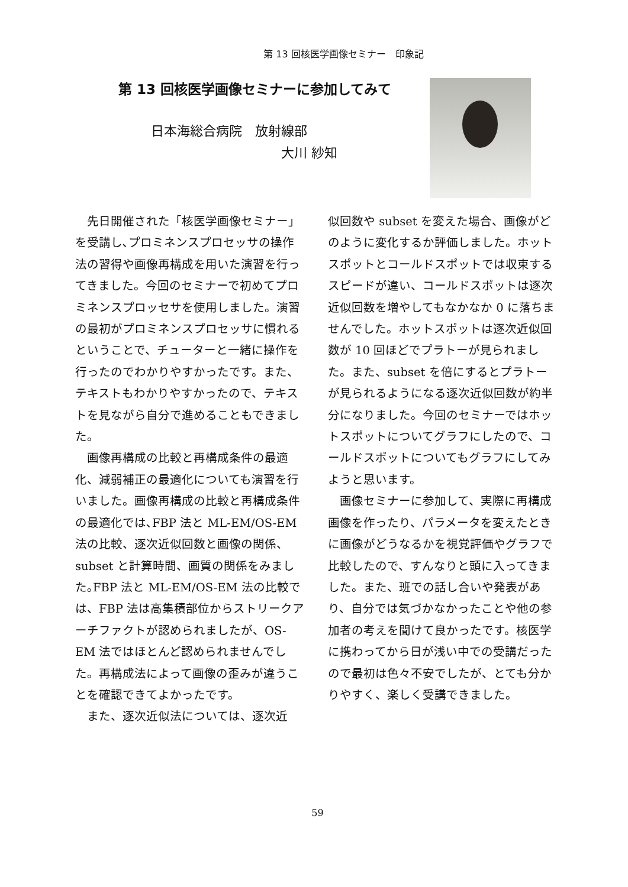第 13 回核医学画像セミナー　印象記
第 13 回核医学画像セミナーに参加してみて
日本海総合病院　放射線部
大川 紗知
先日開催された「核医学画像セミナー」を受講し､プロミネンスプロセッサの操作法の習得や画像再構成を用いた演習を行ってきました。今回のセミナーで初めてプロミネンスプロッセサを使用しました。演習の最初がプロミネンスプロセッサに慣れるということで、チューターと一緒に操作を行ったのでわかりやすかったです。また、テキストもわかりやすかったので、テキストを見ながら自分で進めることもできました。
画像再構成の比較と再構成条件の最適化、減弱補正の最適化についても演習を行いました。画像再構成の比較と再構成条件の最適化では､FBP 法と ML-EM/OS-EM 法の比較、逐次近似回数と画像の関係、subset と計算時間、画質の関係をみました｡FBP 法と ML-EM/OS-EM 法の比較では、FBP 法は高集積部位からストリークアーチファクトが認められましたが、OS-EM 法ではほとんど認められませんでした。再構成法によって画像の歪みが違うことを確認できてよかったです。
また、逐次近似法については、逐次近
似回数や subset を変えた場合、画像がどのように変化するか評価しました。ホットスポットとコールドスポットでは収束するスピードが違い、コールドスポットは逐次近似回数を増やしてもなかなか 0 に落ちませんでした。ホットスポットは逐次近似回数が 10 回ほどでプラトーが見られました。また、subset を倍にするとプラトーが見られるようになる逐次近似回数が約半分になりました。今回のセミナーではホットスポットについてグラフにしたので、コールドスポットについてもグラフにしてみようと思います。
画像セミナーに参加して、実際に再構成画像を作ったり、パラメータを変えたときに画像がどうなるかを視覚評価やグラフで比較したので、すんなりと頭に入ってきました。また、班での話し合いや発表があり、自分では気づかなかったことや他の参加者の考えを聞けて良かったです。核医学に携わってから日が浅い中での受講だったので最初は色々不安でしたが、とても分かりやすく、楽しく受講できました。
59